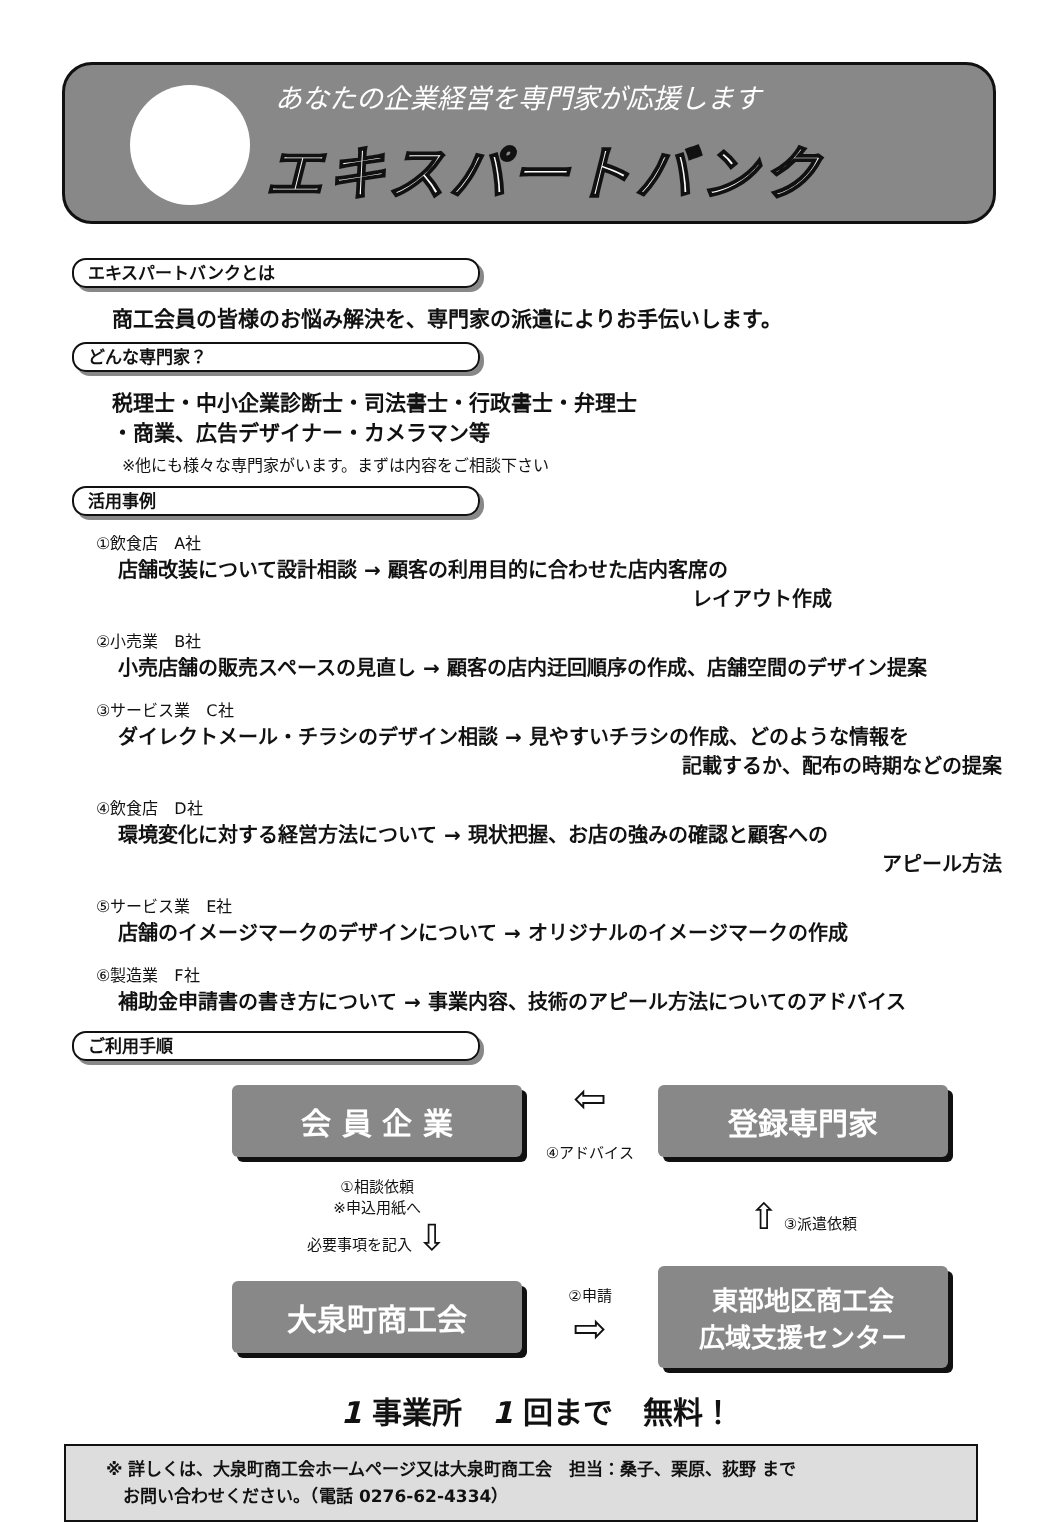あなたの企業経営を専門家が応援します
エキスパートバンク
エキスパートバンクとは
商工会員の皆様のお悩み解決を、専門家の派遣によりお手伝いします。
どんな専門家？
税理士・中小企業診断士・司法書士・行政書士・弁理士
・商業、広告デザイナー・カメラマン等
※他にも様々な専門家がいます。まずは内容をご相談下さい
活用事例
①飲食店　A社
店舗改装について設計相談 → 顧客の利用目的に合わせた店内客席の
レイアウト作成
②小売業　B社
小売店舗の販売スペースの見直し → 顧客の店内迂回順序の作成、店舗空間のデザイン提案
③サービス業　C社
ダイレクトメール・チラシのデザイン相談 → 見やすいチラシの作成、どのような情報を
記載するか、配布の時期などの提案
④飲食店　D社
環境変化に対する経営方法について → 現状把握、お店の強みの確認と顧客への
アピール方法
⑤サービス業　E社
店舗のイメージマークのデザインについて → オリジナルのイメージマークの作成
⑥製造業　F社
補助金申請書の書き方について → 事業内容、技術のアピール方法についてのアドバイス
ご利用手順
会 員 企 業
⇦
④アドバイス
登録専門家
①相談依頼
※申込用紙へ
必要事項を記入 ⇩
⇧ ③派遣依頼
大泉町商工会
②申請
⇨
東部地区商工会
広域支援センター
1 事業所　1 回まで　無料！
※ 詳しくは、大泉町商工会ホームページ又は大泉町商工会　担当：桑子、栗原、荻野 まで
　お問い合わせください。（電話 0276-62-4334）